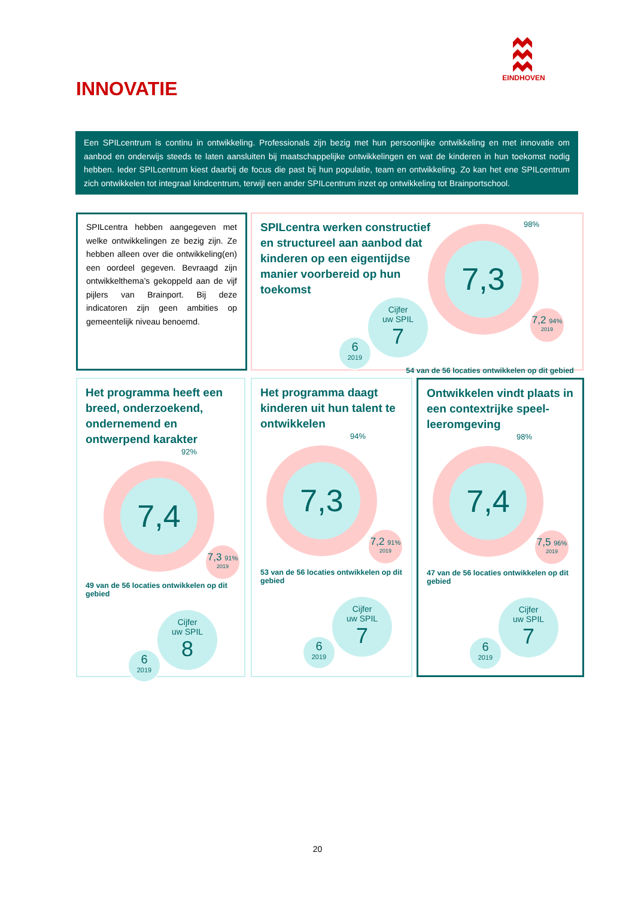EINDHOVEN
INNOVATIE
Een SPILcentrum is continu in ontwikkeling. Professionals zijn bezig met hun persoonlijke ontwikkeling en met innovatie om aanbod en onderwijs steeds te laten aansluiten bij maatschappelijke ontwikkelingen en wat de kinderen in hun toekomst nodig hebben. Ieder SPILcentrum kiest daarbij de focus die past bij hun populatie, team en ontwikkeling. Zo kan het ene SPILcentrum zich ontwikkelen tot integraal kindcentrum, terwijl een ander SPILcentrum inzet op ontwikkeling tot Brainportschool.
SPILcentra hebben aangegeven met welke ontwikkelingen ze bezig zijn. Ze hebben alleen over die ontwikkeling(en) een oordeel gegeven. Bevraagd zijn ontwikkelthema’s gekoppeld aan de vijf pijlers van Brainport. Bij deze indicatoren zijn geen ambities op gemeentelijk niveau benoemd.
SPILcentra werken constructief en structureel aan aanbod dat kinderen op een eigentijdse manier voorbereid op hun toekomst
Cijfer
uw SPIL
7
6
2019
98%
7,3
7,2 94%
2019
54 van de 56 locaties ontwikkelen op dit gebied
Het programma heeft een breed, onderzoekend, ondernemend en ontwerpend karakter
92%
7,4
7,3 91%
2019
49 van de 56 locaties ontwikkelen op dit gebied
Cijfer
uw SPIL
8
6
2019
Het programma daagt kinderen uit hun talent te ontwikkelen
94%
7,3
7,2 91%
2019
53 van de 56 locaties ontwikkelen op dit gebied
Cijfer
uw SPIL
7
6
2019
Ontwikkelen vindt plaats in een contextrijke speel-leeromgeving
98%
7,4
7,5 96%
2019
47 van de 56 locaties ontwikkelen op dit gebied
Cijfer
uw SPIL
7
6
2019
20